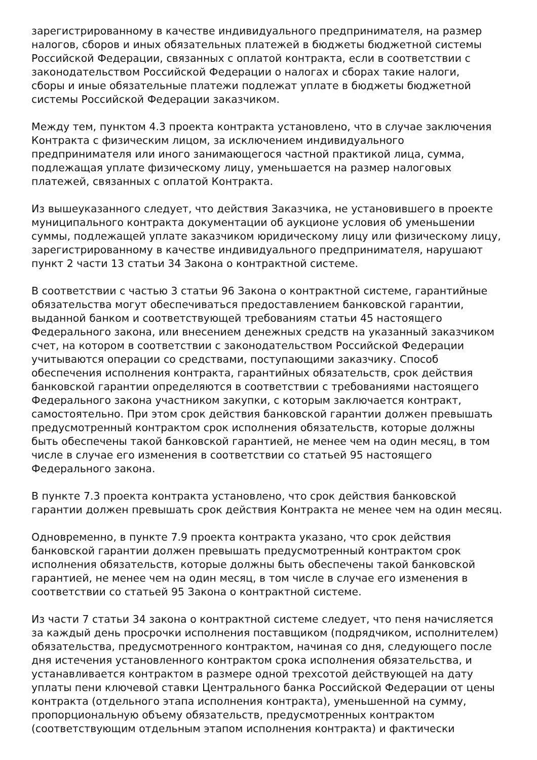зарегистрированному в качестве индивидуального предпринимателя, на размер налогов, сборов и иных обязательных платежей в бюджеты бюджетной системы Российской Федерации, связанных с оплатой контракта, если в соответствии с законодательством Российской Федерации о налогах и сборах такие налоги, сборы и иные обязательные платежи подлежат уплате в бюджеты бюджетной системы Российской Федерации заказчиком.
Между тем, пунктом 4.3 проекта контракта установлено, что в случае заключения Контракта с физическим лицом, за исключением индивидуального предпринимателя или иного занимающегося частной практикой лица, сумма, подлежащая уплате физическому лицу, уменьшается на размер налоговых платежей, связанных с оплатой Контракта.
Из вышеуказанного следует, что действия Заказчика, не установившего в проекте муниципального контракта документации об аукционе условия об уменьшении суммы, подлежащей уплате заказчиком юридическому лицу или физическому лицу, зарегистрированному в качестве индивидуального предпринимателя, нарушают пункт 2 части 13 статьи 34 Закона о контрактной системе.
В соответствии с частью 3 статьи 96 Закона о контрактной системе, гарантийные обязательства могут обеспечиваться предоставлением банковской гарантии, выданной банком и соответствующей требованиям статьи 45 настоящего Федерального закона, или внесением денежных средств на указанный заказчиком счет, на котором в соответствии с законодательством Российской Федерации учитываются операции со средствами, поступающими заказчику. Способ обеспечения исполнения контракта, гарантийных обязательств, срок действия банковской гарантии определяются в соответствии с требованиями настоящего Федерального закона участником закупки, с которым заключается контракт, самостоятельно. При этом срок действия банковской гарантии должен превышать предусмотренный контрактом срок исполнения обязательств, которые должны быть обеспечены такой банковской гарантией, не менее чем на один месяц, в том числе в случае его изменения в соответствии со статьей 95 настоящего Федерального закона.
В пункте 7.3 проекта контракта установлено, что срок действия банковской гарантии должен превышать срок действия Контракта не менее чем на один месяц.
Одновременно, в пункте 7.9 проекта контракта указано, что срок действия банковской гарантии должен превышать предусмотренный контрактом срок исполнения обязательств, которые должны быть обеспечены такой банковской гарантией, не менее чем на один месяц, в том числе в случае его изменения в соответствии со статьей 95 Закона о контрактной системе.
Из части 7 статьи 34 закона о контрактной системе следует, что пеня начисляется за каждый день просрочки исполнения поставщиком (подрядчиком, исполнителем) обязательства, предусмотренного контрактом, начиная со дня, следующего после дня истечения установленного контрактом срока исполнения обязательства, и устанавливается контрактом в размере одной трехсотой действующей на дату уплаты пени ключевой ставки Центрального банка Российской Федерации от цены контракта (отдельного этапа исполнения контракта), уменьшенной на сумму, пропорциональную объему обязательств, предусмотренных контрактом (соответствующим отдельным этапом исполнения контракта) и фактически